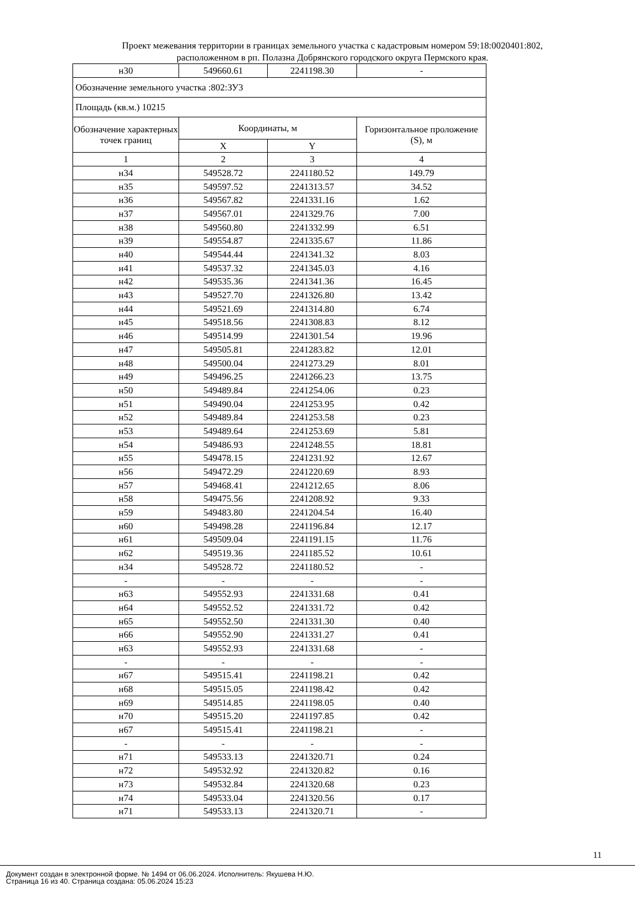Проект межевания территории в границах земельного участка с кадастровым номером 59:18:0020401:802,
расположенном в рп. Полазна Добрянского городского округа Пермского края.
| н30 | 549660.61 | 2241198.30 | - |
| Обозначение земельного участка :802:ЗУ3 | | | |
| Площадь (кв.м.) 10215 | | | |
| Обозначение характерных точек границ | Координаты, м | | Горизонтальное проложение (S), м |
| | X | Y | |
| 1 | 2 | 3 | 4 |
| н34 | 549528.72 | 2241180.52 | 149.79 |
| н35 | 549597.52 | 2241313.57 | 34.52 |
| н36 | 549567.82 | 2241331.16 | 1.62 |
| н37 | 549567.01 | 2241329.76 | 7.00 |
| н38 | 549560.80 | 2241332.99 | 6.51 |
| н39 | 549554.87 | 2241335.67 | 11.86 |
| н40 | 549544.44 | 2241341.32 | 8.03 |
| н41 | 549537.32 | 2241345.03 | 4.16 |
| н42 | 549535.36 | 2241341.36 | 16.45 |
| н43 | 549527.70 | 2241326.80 | 13.42 |
| н44 | 549521.69 | 2241314.80 | 6.74 |
| н45 | 549518.56 | 2241308.83 | 8.12 |
| н46 | 549514.99 | 2241301.54 | 19.96 |
| н47 | 549505.81 | 2241283.82 | 12.01 |
| н48 | 549500.04 | 2241273.29 | 8.01 |
| н49 | 549496.25 | 2241266.23 | 13.75 |
| н50 | 549489.84 | 2241254.06 | 0.23 |
| н51 | 549490.04 | 2241253.95 | 0.42 |
| н52 | 549489.84 | 2241253.58 | 0.23 |
| н53 | 549489.64 | 2241253.69 | 5.81 |
| н54 | 549486.93 | 2241248.55 | 18.81 |
| н55 | 549478.15 | 2241231.92 | 12.67 |
| н56 | 549472.29 | 2241220.69 | 8.93 |
| н57 | 549468.41 | 2241212.65 | 8.06 |
| н58 | 549475.56 | 2241208.92 | 9.33 |
| н59 | 549483.80 | 2241204.54 | 16.40 |
| н60 | 549498.28 | 2241196.84 | 12.17 |
| н61 | 549509.04 | 2241191.15 | 11.76 |
| н62 | 549519.36 | 2241185.52 | 10.61 |
| н34 | 549528.72 | 2241180.52 | - |
| - | - | - | - |
| н63 | 549552.93 | 2241331.68 | 0.41 |
| н64 | 549552.52 | 2241331.72 | 0.42 |
| н65 | 549552.50 | 2241331.30 | 0.40 |
| н66 | 549552.90 | 2241331.27 | 0.41 |
| н63 | 549552.93 | 2241331.68 | - |
| - | - | - | - |
| н67 | 549515.41 | 2241198.21 | 0.42 |
| н68 | 549515.05 | 2241198.42 | 0.42 |
| н69 | 549514.85 | 2241198.05 | 0.40 |
| н70 | 549515.20 | 2241197.85 | 0.42 |
| н67 | 549515.41 | 2241198.21 | - |
| - | - | - | - |
| н71 | 549533.13 | 2241320.71 | 0.24 |
| н72 | 549532.92 | 2241320.82 | 0.16 |
| н73 | 549532.84 | 2241320.68 | 0.23 |
| н74 | 549533.04 | 2241320.56 | 0.17 |
| н71 | 549533.13 | 2241320.71 | - |
11
Документ создан в электронной форме. № 1494 от 06.06.2024. Исполнитель: Якушева Н.Ю.
Страница 16 из 40. Страница создана: 05.06.2024 15:23